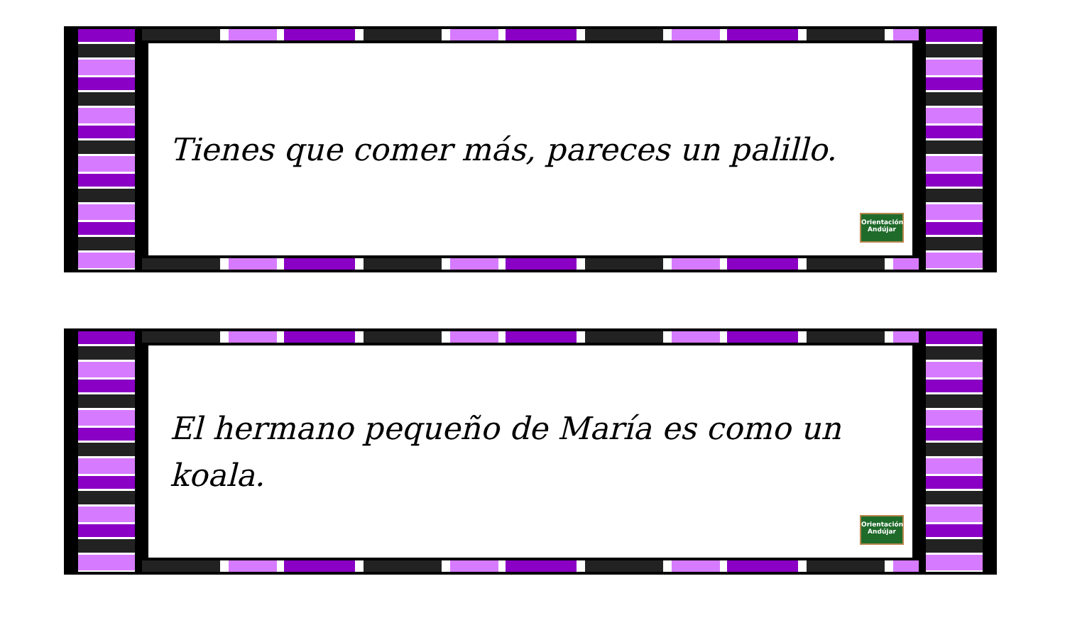Tienes que comer más, pareces un palillo.
Orientación Andújar
El hermano pequeño de María es como un koala.
Orientación Andújar